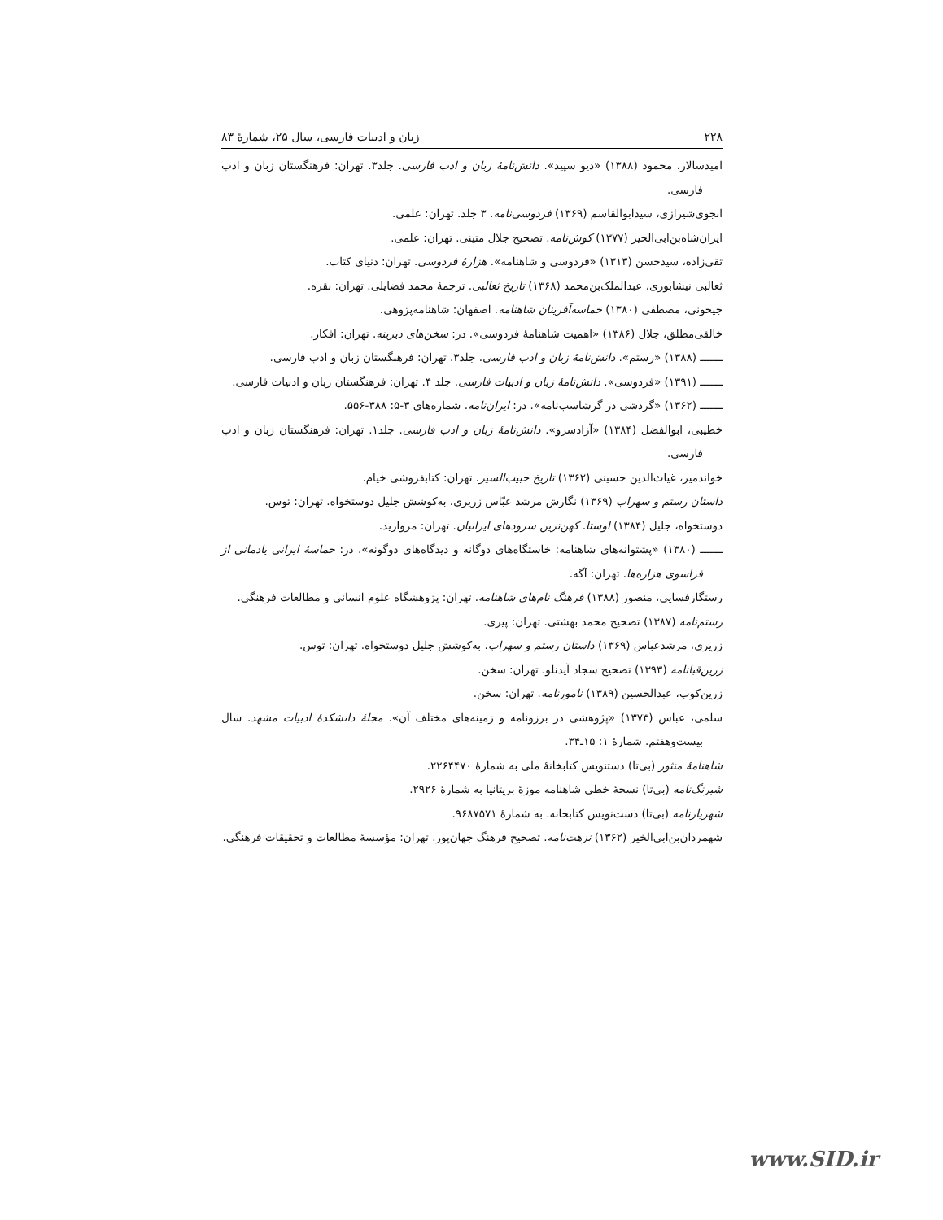۲۲۸ زبان و ادبیات فارسی، سال ۲۵، شمارهٔ ۸۳
امیدسالار، محمود (۱۳۸۸) «دیو سپید». دانش‌نامهٔ زبان و ادب فارسی. جلد۳. تهران: فرهنگستان زبان و ادب فارسی.
انجوی‌شیرازی، سیدابوالقاسم (۱۳۶۹) فردوسی‌نامه. ۳ جلد. تهران: علمی.
ایران‌شاه‌بن‌ابی‌الخیر (۱۳۷۷) کوش‌نامه. تصحیح جلال متینی. تهران: علمی.
تقی‌زاده، سیدحسن (۱۳۱۳) «فردوسی و شاهنامه». هزارهٔ فردوسی. تهران: دنیای کتاب.
ثعالبی نیشابوری، عبدالملک‌بن‌محمد (۱۳۶۸) تاریخ ثعالبی. ترجمهٔ محمد فضایلی. تهران: نقره.
جیحونی، مصطفی (۱۳۸۰) حماسه‌آفرینان شاهنامه. اصفهان: شاهنامه‌پژوهی.
خالقی‌مطلق، جلال (۱۳۸۶) «اهمیت شاهنامهٔ فردوسی». در: سخن‌های دیرینه. تهران: افکار.
ـــــــ (۱۳۸۸) «رستم». دانش‌نامهٔ زبان و ادب فارسی. جلد۳. تهران: فرهنگستان زبان و ادب فارسی.
ـــــــ (۱۳۹۱) «فردوسی». دانش‌نامهٔ زبان و ادبیات فارسی. جلد ۴. تهران: فرهنگستان زبان و ادبیات فارسی.
ـــــــ (۱۳۶۲) «گردشی در گرشاسب‌نامه». در: ایران‌نامه. شماره‌های ۳-۵: ۳۸۸-۵۵۶.
خطیبی، ابوالفضل (۱۳۸۴) «آزادسرو». دانش‌نامهٔ زبان و ادب فارسی. جلد۱. تهران: فرهنگستان زبان و ادب فارسی.
خواندمیر، غیاث‌الدین حسینی (۱۳۶۲) تاریخ حبیب‌السیر. تهران: کتابفروشی خیام.
داستان رستم و سهراب (۱۳۶۹) نگارش مرشد عبّاس زریری. به‌کوشش جلیل دوستخواه. تهران: توس.
دوستخواه، جلیل (۱۳۸۴) اوستا. کهن‌ترین سرودهای ایرانیان. تهران: مروارید.
ـــــــ (۱۳۸۰) «پشتوانه‌های شاهنامه: خاستگاه‌های دوگانه و دیدگاه‌های دوگونه». در: حماسهٔ ایرانی یادمانی از فراسوی هزاره‌ها. تهران: آگه.
رستگارفسایی، منصور (۱۳۸۸) فرهنگ نام‌های شاهنامه. تهران: پژوهشگاه علوم انسانی و مطالعات فرهنگی.
رستم‌نامه (۱۳۸۷) تصحیح محمد بهشتی. تهران: پیری.
زریری، مرشدعباس (۱۳۶۹) داستان رستم و سهراب. به‌کوشش جلیل دوستخواه. تهران: توس.
زرین‌قبانامه (۱۳۹۳) تصحیح سجاد آیدنلو. تهران: سخن.
زرین‌کوب، عبدالحسین (۱۳۸۹) نامورنامه. تهران: سخن.
سلمی، عباس (۱۳۷۳) «پژوهشی در برزونامه و زمینه‌های مختلف آن». مجلهٔ دانشکدهٔ ادبیات مشهد. سال بیست‌وهفتم. شمارهٔ ۱: ۱۵ـ۳۴.
شاهنامهٔ منثور (بی‌تا) دستنویس کتابخانهٔ ملی به شمارهٔ ۲۲۶۴۴۷۰.
شبرنگ‌نامه (بی‌تا) نسخهٔ خطی شاهنامه موزهٔ بریتانیا به شمارهٔ ۲۹۲۶.
شهریارنامه (بی‌تا) دست‌نویس کتابخانه. به شمارهٔ ۹۶۸۷۵۷۱.
شهمردان‌بن‌ابی‌الخیر (۱۳۶۲) نزهت‌نامه. تصحیح فرهنگ جهان‌پور. تهران: مؤسسهٔ مطالعات و تحقیقات فرهنگی.
www.SID.ir